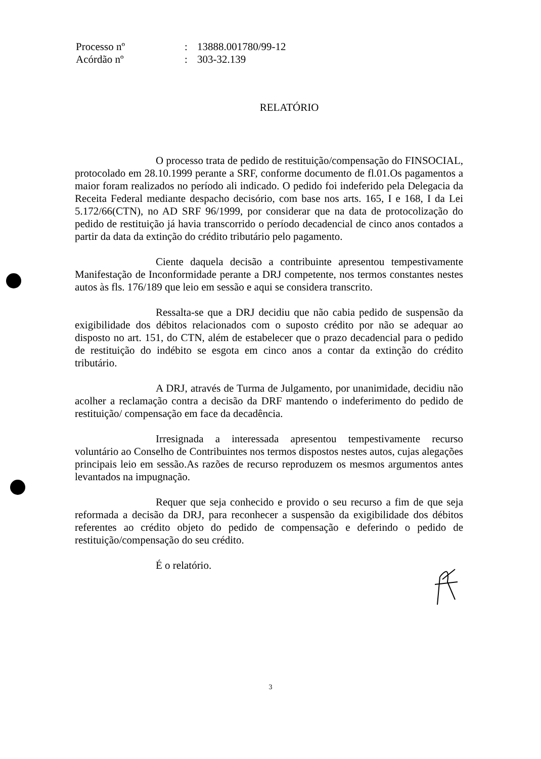| Processo nº | : | 13888.001780/99-12 |
| Acórdão nº | : | 303-32.139 |
RELATÓRIO
O processo trata de pedido de restituição/compensação do FINSOCIAL, protocolado em 28.10.1999 perante a SRF, conforme documento de fl.01.Os pagamentos a maior foram realizados no período ali indicado. O pedido foi indeferido pela Delegacia da Receita Federal mediante despacho decisório, com base nos arts. 165, I e 168, I da Lei 5.172/66(CTN), no AD SRF 96/1999, por considerar que na data de protocolização do pedido de restituição já havia transcorrido o período decadencial de cinco anos contados a partir da data da extinção do crédito tributário pelo pagamento.
Ciente daquela decisão a contribuinte apresentou tempestivamente Manifestação de Inconformidade perante a DRJ competente, nos termos constantes nestes autos às fls. 176/189 que leio em sessão e aqui se considera transcrito.
Ressalta-se que a DRJ decidiu que não cabia pedido de suspensão da exigibilidade dos débitos relacionados com o suposto crédito por não se adequar ao disposto no art. 151, do CTN, além de estabelecer que o prazo decadencial para o pedido de restituição do indébito se esgota em cinco anos a contar da extinção do crédito tributário.
A DRJ, através de Turma de Julgamento, por unanimidade, decidiu não acolher a reclamação contra a decisão da DRF mantendo o indeferimento do pedido de restituição/ compensação em face da decadência.
Irresignada a interessada apresentou tempestivamente recurso voluntário ao Conselho de Contribuintes nos termos dispostos nestes autos, cujas alegações principais leio em sessão.As razões de recurso reproduzem os mesmos argumentos antes levantados na impugnação.
Requer que seja conhecido e provido o seu recurso a fim de que seja reformada a decisão da DRJ, para reconhecer a suspensão da exigibilidade dos débitos referentes ao crédito objeto do pedido de compensação e deferindo o pedido de restituição/compensação do seu crédito.
É o relatório.
3